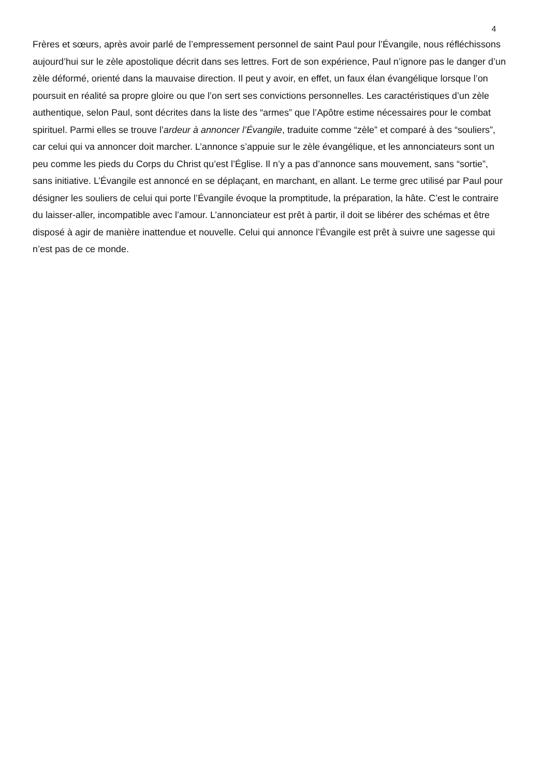4
Frères et sœurs, après avoir parlé de l’empressement personnel de saint Paul pour l’Évangile, nous réfléchissons aujourd’hui sur le zèle apostolique décrit dans ses lettres. Fort de son expérience, Paul n’ignore pas le danger d’un zèle déformé, orienté dans la mauvaise direction. Il peut y avoir, en effet, un faux élan évangélique lorsque l’on poursuit en réalité sa propre gloire ou que l’on sert ses convictions personnelles. Les caractéristiques d’un zèle authentique, selon Paul, sont décrites dans la liste des “armes” que l’Apôtre estime nécessaires pour le combat spirituel. Parmi elles se trouve l’ardeur à annoncer l’Évangile, traduite comme “zèle” et comparé à des “souliers”, car celui qui va annoncer doit marcher. L’annonce s’appuie sur le zèle évangélique, et les annonciateurs sont un peu comme les pieds du Corps du Christ qu’est l’Église. Il n’y a pas d’annonce sans mouvement, sans “sortie”, sans initiative. L’Évangile est annoncé en se déplaçant, en marchant, en allant. Le terme grec utilisé par Paul pour désigner les souliers de celui qui porte l’Évangile évoque la promptitude, la préparation, la hâte. C’est le contraire du laisser-aller, incompatible avec l’amour. L’annonciateur est prêt à partir, il doit se libérer des schémas et être disposé à agir de manière inattendue et nouvelle. Celui qui annonce l’Évangile est prêt à suivre une sagesse qui n’est pas de ce monde.